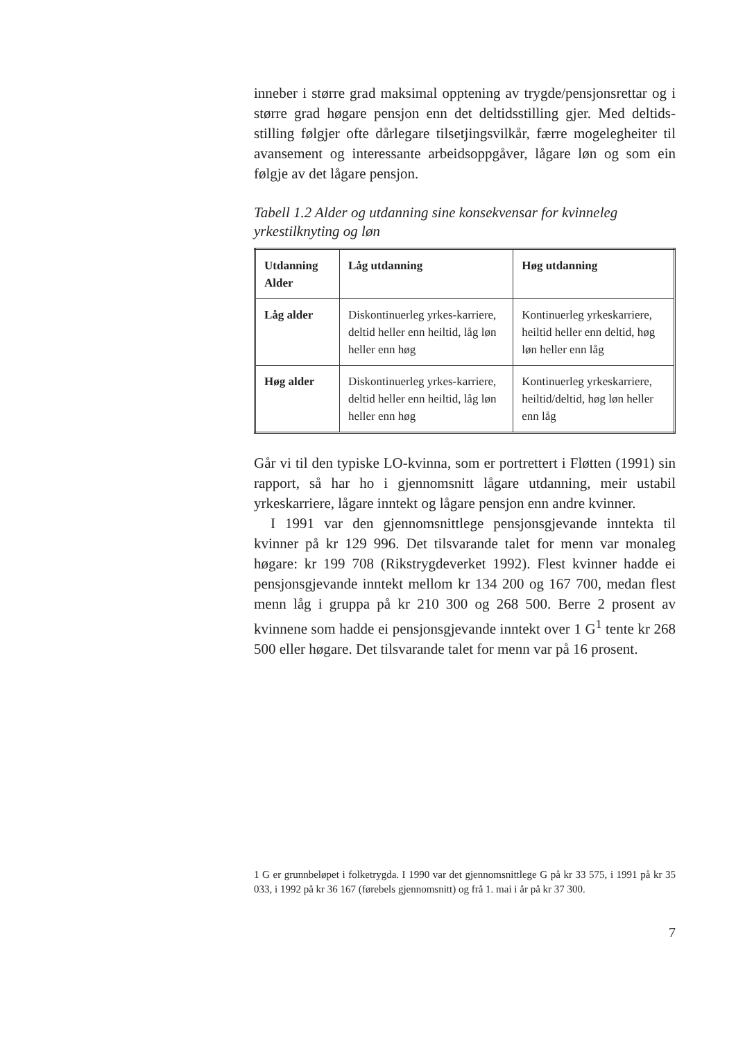inneber i større grad maksimal opptening av trygde/pensjonsrettar og i større grad høgare pensjon enn det deltidsstilling gjer. Med deltids-stilling følgjer ofte dårlegare tilsetjingsvilkår, færre mogelegheiter til avansement og interessante arbeidsoppgåver, lågare løn og som ein følgje av det lågare pensjon.
Tabell 1.2 Alder og utdanning sine konsekvensar for kvinneleg yrkestilknyting og løn
| Utdanning Alder | Låg utdanning | Høg utdanning |
| --- | --- | --- |
| Låg alder | Diskontinuerleg yrkes-karriere, deltid heller enn heiltid, låg løn heller enn høg | Kontinuerleg yrkeskarriere, heiltid heller enn deltid, høg løn heller enn låg |
| Høg alder | Diskontinuerleg yrkes-karriere, deltid heller enn heiltid, låg løn heller enn høg | Kontinuerleg yrkeskarriere, heiltid/deltid, høg løn heller enn låg |
Går vi til den typiske LO-kvinna, som er portrettert i Fløtten (1991) sin rapport, så har ho i gjennomsnitt lågare utdanning, meir ustabil yrkeskarriere, lågare inntekt og lågare pensjon enn andre kvinner.
I 1991 var den gjennomsnittlege pensjonsgjevande inntekta til kvinner på kr 129 996. Det tilsvarande talet for menn var monaleg høgare: kr 199 708 (Rikstrygdeverket 1992). Flest kvinner hadde ei pensjonsgjevande inntekt mellom kr 134 200 og 167 700, medan flest menn låg i gruppa på kr 210 300 og 268 500. Berre 2 prosent av kvinnene som hadde ei pensjonsgjevande inntekt over 1 G<sup>1</sup> tente kr 268 500 eller høgare. Det tilsvarande talet for menn var på 16 prosent.
1 G er grunnbeløpet i folketrygda. I 1990 var det gjennomsnittlege G på kr 33 575, i 1991 på kr 35 033, i 1992 på kr 36 167 (førebels gjennomsnitt) og frå 1. mai i år på kr 37 300.
7